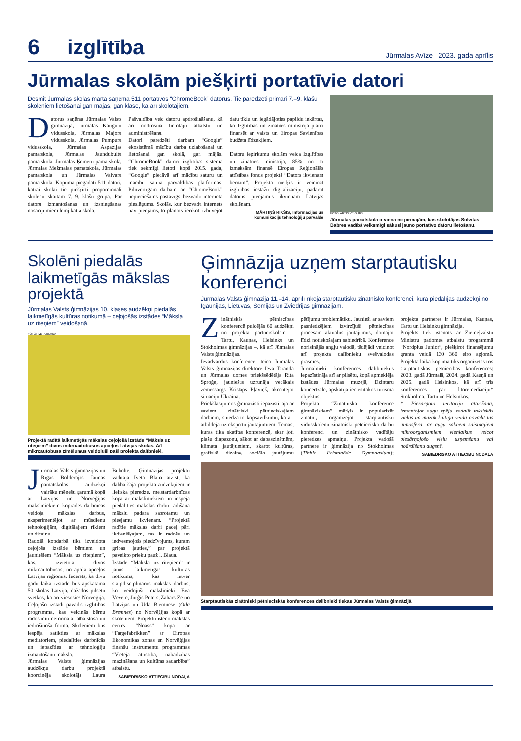6
izglītība
Jūrmalas Avīze 2023. gada aprīlis
Jūrmalas skolām piešķirti portatīvie datori
Desmit Jūrmalas skolas martā saņēma 511 portatīvos “ChromeBook” datorus. Tie paredzēti primāri 7.–9. klašu skolēniem lietošanai gan mājās, gan klasē, kā arī skolotājiem.
Datorus saņēma Jūrmalas Valsts ģimnāzija, Jūrmalas Kauguru vidusskola, Jūrmalas Majoru vidusskola, Jūrmalas Pumpuru vidusskola, Jūrmalas Aspazijas pamatskola, Jūrmalas Jaundubultu pamatskola, Jūrmalas Ķemeru pamatskola, Jūrmalas Mežmalas pamatskola, Jūrmalas pamatskola un Jūrmalas Vaivaru pamatskola. Kopumā piegādāti 511 datori, katrai skolai tie piešķirti proporcionāli skolēnu skaitam 7.–9. klašu grupā. Par datoru izmantošanas un izsniegšanas nosacījumiem lemj katra skola.
Pašvaldība veic datoru apdrošināšanu, kā arī nodrošina lietotāju atbalstu un administrēšanu.
Datori paredzēti darbam “Google” ekosistēmā mācību darba uzlabošanai un lietošanai gan skolā, gan mājās. “ChromeBook” datori izglītības sistēmā tiek sekmīgi lietoti kopš 2015. gada, “Google” piedāvā arī mācību saturu un mācību satura pārvaldības platformas. Pilnvērtīgam darbam ar “ChromeBook” nepieciešams pastāvīgs bezvadu interneta pieslēgums. Skolās, kur bezvadu internets nav pieejams, to plānots ierīkot, izbūvējot datu tīklu un iegādājoties papildu iekārtas, ko Izglītības un zinātnes ministrija plāno finansēt ar valsts un Eiropas Savienības budžeta līdzekļiem.
Datoru iepirkumu skolām veica Izglītības un zinātnes ministrija, 85% no to izmaksām finansē Eiropas Reģionālās attīstības fonds projektā “Dators ikvienam bērnam”. Projekta mērķis ir veicināt izglītības iestāžu digitalizāciju, padarot datorus pieejamus ikvienam Latvijas skolēnam.
MĀRTIŅŠ RIKŠIS, Informācijas un komunikāciju tehnoloģiju pārvalde
FOTO: ARTIS VEIGURS
Jūrmalas pamatskola ir viena no pirmajām, kas skolotājas Solvitas Babres vadībā veiksmīgi sākusi jauno portatīvo datoru lietošanu.
Skolēni piedalās laikmetīgās mākslas projektā
Jūrmalas Valsts ģimnāzijas 10. klases audzēkņi piedalās laikmetīgās kultūras notikumā – ceļojošās izstādes “Māksla uz riteņiem” veidošanā.
FOTO: IVETA BLAUA
Projektā radītā laikmetīgās mākslas ceļojošā izstāde “Māksla uz riteņiem” divos mikroautobusos apceļos Latvijas skolas. Arī mikroautobusa zīmējumus veidojuši paši projekta dalībnieki.
Jūrmalas Valsts ģimnāzijas un Rīgas Bolderājas Jaunās pamatskolas audzēkņi vairāku mēnešu garumā kopā ar Latvijas un Norvēģijas māksliniekiem koprades darbnīcās veidoja mākslas darbus, eksperimentējot ar mūsdienu tehnoloģijām, digitālajiem rīkiem un dizainu.
Radošā kopdarbā tika izveidota ceļojoša izstāde bērniem un jauniešiem “Māksla uz riteņiem”, kas, izvietota divos mikroautobusos, no aprīļa apceļos Latvijas reģionus. Iecerēts, ka divu gadu laikā izstāde būs apskatāma 50 skolās Latvijā, dažādos pilsētu svētkos, kā arī viesosies Norvēģijā. Ceļojošo izstādi pavadīs izglītības programma, kas veicinās bērnu radošumu neformālā, atbalstošā un iedrošinošā formā. Skolēniem būs iespēja satikties ar mākslas mediatoriem, piedalīties darbnīcās un iepazīties ar tehnoloģiju izmantošanu mākslā.
Jūrmalas Valsts ģimnāzijas audzēkņu darbu projektā koordinēja skolotāja Laura Buholte. Ģimnāzijas projektu vadītāja Iveta Blaua atzīst, ka dalība šajā projektā audzēkņiem ir lieliska pieredze, meistardarbnīcas kopā ar māksliniekiem un iespēja piedalīties mākslas darbu radīšanā mākslu padara saprotamu un pieejamu ikvienam. “Projektā radītie mākslas darbi paceļ pāri ikdienišķajam, tas ir radošs un iedvesmojošs piedzīvojums, kuram gribas ļauties,” par projektā paveikto prieku pauž I. Blaua.
Izstāde “Māksla uz riteņiem” ir jauns laikmetīgās kultūras notikums, kas ietver starpdisciplinārus mākslas darbus, ko veidojuši mākslinieki Eva Vēvere, Jurģis Peters, Zahars Ze no Latvijas un Ūda Bremnēse (Oda Bremnes) no Norvēģijas kopā ar skolēniem. Projektu īsteno mākslas centrs “Noass” kopā ar “Fargefabrikken” ar Eiropas Ekonomikas zonas un Norvēģijas finanšu instrumentu programmas “Vietējā attīstība, nabadzības mazināšana un kultūras sadarbība” atbalstu.
SABIEDRISKO ATTIECĪBU NODAĻA
Ģimnāzija uzņem starptautisku konferenci
Jūrmalas Valsts ģimnāzija 11.–14. aprīlī rīkoja starptautisku zinātnisko konferenci, kurā piedalījās audzēkņi no Igaunijas, Lietuvas, Somijas un Zviedrijas ģimnāzijām.
Zinātniskās pētniecības konferencē pulcējās 60 audzēkņi no projekta partnerskolām – Tartu, Kauņas, Helsinku un Stokholmas ģimnāzijas –, kā arī Jūrmalas Valsts ģimnāzijas.
Ievadvārdus konferencei teica Jūrmalas Valsts ģimnāzijas direktore Ieva Taranda un Jūrmalas domes priekšsēdētāja Rita Sproģe, jauniešus uzrunāja vecākais zemessargs Kristaps Pļaviņš, akcentējot situāciju Ukrainā.
Priekšlasījumos ģimnāzisti iepazīstināja ar saviem zinātniski pētnieciskajiem darbiem, sniedza to kopsavilkumu, kā arī atbildēja uz ekspertu jautājumiem. Tēmas, kuras tika skatītas konferencē, skar ļoti plašu diapazonu, sākot ar dabaszinātnēm, klimata jautājumiem, skarot kultūras, grafiskā dizaina, sociālo jautājumu pētījumu problemātiku. Jaunieši ar saviem pasniedzējiem izvirzījuši pētniecības procesam aktuālus jautājumus, domājot līdzi notiekošajam sabiedrībā. Konference norisinājās angļu valodā, tādējādi veicinot arī projekta dalībnieku svešvalodas prasmes.
Jūrmalnieki konferences dalībniekus iepazīstināja arī ar pilsētu, kopā apmeklēja izstādes Jūrmalas muzejā, Dzintaru koncertzālē, apskatīja iecienītākos tūrisma objektus.
Projekta “Zinātniskā konference ģimnāzistiem” mērķis ir popularizēt zinātni, organizējot starptautisku vidusskolēnu zinātniski pētniecisko darbu konferenci un zinātnisko vadītāju pieredzes apmaiņu. Projekta vadošā partnere ir ģimnāzija no Stokholmas (Tibble Fristanöde Gymnaasium); projekta partneres ir Jūrmalas, Kauņas, Tartu un Helsinku ģimnāzija.
Projekts tiek īstenots ar Ziemeļvalstu Ministru padomes atbalstu programmā “Nordplus Junior”, piešķirot finansējumu granta veidā 130 360 eiro apjomā. Projekta laikā kopumā tiks organizētas trīs starptautiskas pētniecības konferences: 2023. gadā Jūrmalā, 2024. gadā Kauņā un 2025. gadā Helsinkos, kā arī trīs konferences par fitoremediāciju* Stokholmā, Tartu un Helsinkos.
* Piesārņoto teritoriju attīrīšana, izmantojot augu spēju sadalīt toksiskās vielas un mazāk kaitīgā veidā novadīt tās atmosfērā, ar augu saknēm saistītajiem mikroorganismiem vienlaikus veicot piesārņojošo vielu uzņemšanu vai noārdīšanu augsnē.
SABIEDRISKO ATTIECĪBU NODAĻA
Starptautiskās zinātniski pētnieciskās konferences dalībnieki tiekas Jūrmalas Valsts ģimnāzijā.